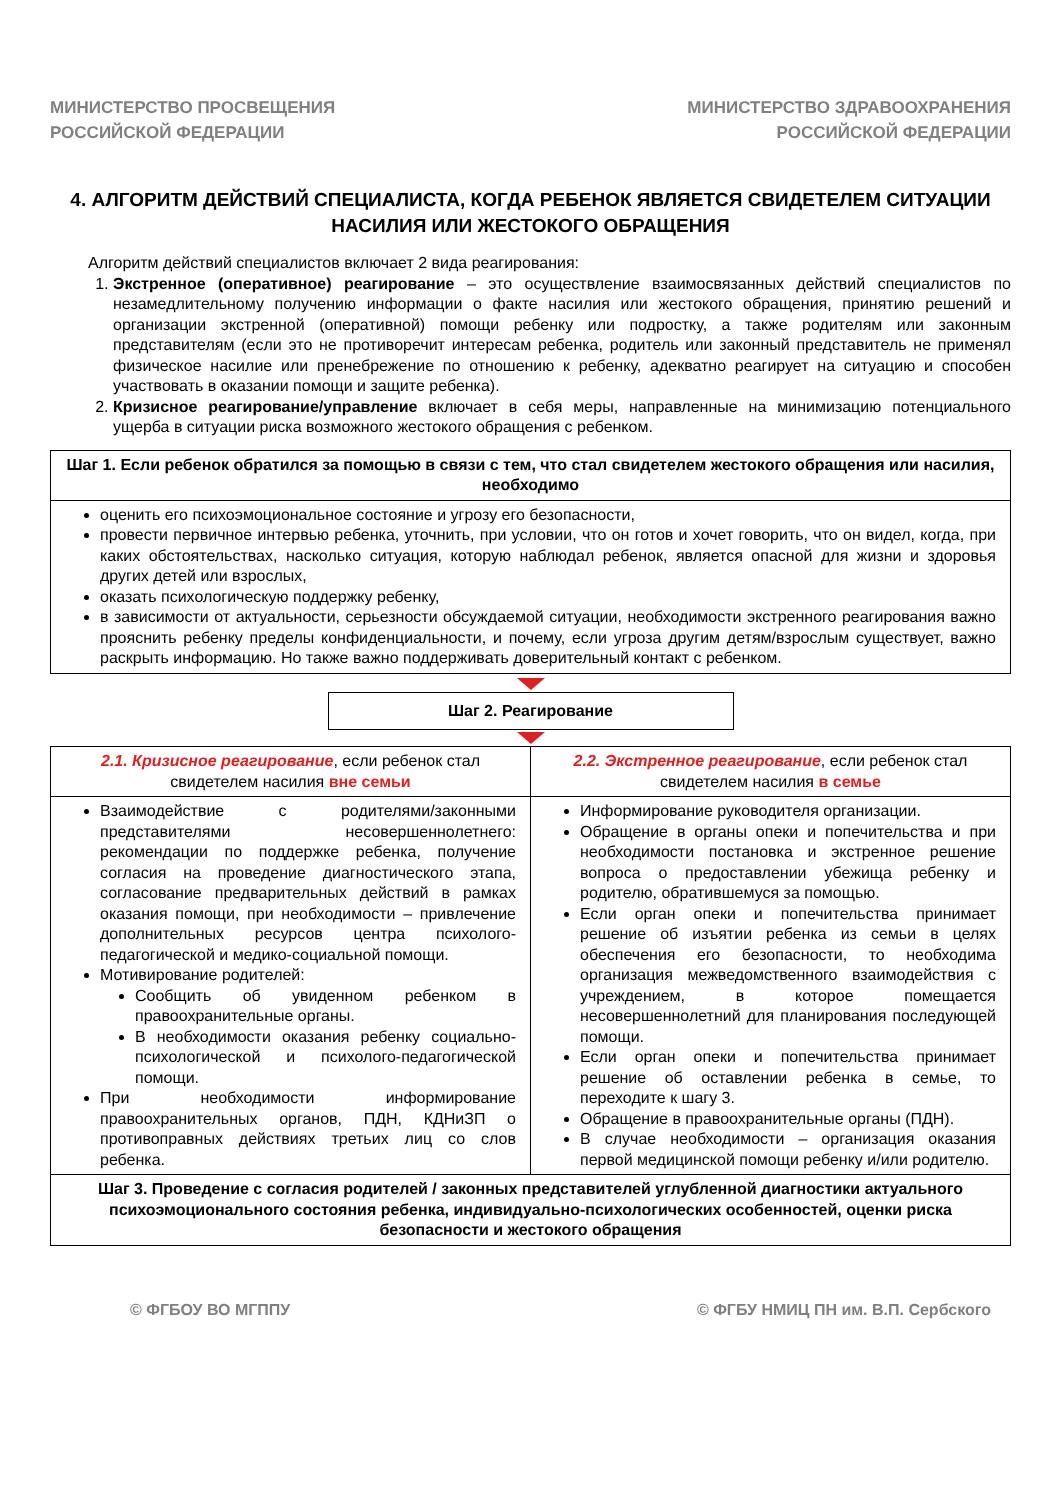МИНИСТЕРСТВО ПРОСВЕЩЕНИЯ
РОССИЙСКОЙ ФЕДЕРАЦИИ
МИНИСТЕРСТВО ЗДРАВООХРАНЕНИЯ
РОССИЙСКОЙ ФЕДЕРАЦИИ
4. АЛГОРИТМ ДЕЙСТВИЙ СПЕЦИАЛИСТА, КОГДА РЕБЕНОК ЯВЛЯЕТСЯ СВИДЕТЕЛЕМ СИТУАЦИИ НАСИЛИЯ ИЛИ ЖЕСТОКОГО ОБРАЩЕНИЯ
Алгоритм действий специалистов включает 2 вида реагирования:
1. Экстренное (оперативное) реагирование – это осуществление взаимосвязанных действий специалистов по незамедлительному получению информации о факте насилия или жестокого обращения, принятию решений и организации экстренной (оперативной) помощи ребенку или подростку, а также родителям или законным представителям (если это не противоречит интересам ребенка, родитель или законный представитель не применял физическое насилие или пренебрежение по отношению к ребенку, адекватно реагирует на ситуацию и способен участвовать в оказании помощи и защите ребенка).
2. Кризисное реагирование/управление включает в себя меры, направленные на минимизацию потенциального ущерба в ситуации риска возможного жестокого обращения с ребенком.
| Шаг 1. Если ребенок обратился за помощью в связи с тем, что стал свидетелем жестокого обращения или насилия, необходимо |
| оценить его психоэмоциональное состояние и угрозу его безопасности, провести первичное интервью ребенка, уточнить, при условии, что он готов и хочет говорить, что он видел, когда, при каких обстоятельствах, насколько ситуация, которую наблюдал ребенок, является опасной для жизни и здоровья других детей или взрослых, оказать психологическую поддержку ребенку, в зависимости от актуальности, серьезности обсуждаемой ситуации, необходимости экстренного реагирования важно прояснить ребенку пределы конфиденциальности, и почему, если угроза другим детям/взрослым существует, важно раскрыть информацию. Но также важно поддерживать доверительный контакт с ребенком. |
| Шаг 2. Реагирование |
| 2.1. Кризисное реагирование , если ребенок стал свидетелем насилия вне семьи | 2.2. Экстренное реагирование , если ребенок стал свидетелем насилия в семье |
| Взаимодействие с родителями/законными представителями несовершеннолетнего: рекомендации по поддержке ребенка, получение согласия на проведение диагностического этапа, согласование предварительных действий в рамках оказания помощи, при необходимости – привлечение дополнительных ресурсов центра психолого-педагогической и медико-социальной помощи. Мотивирование родителей: Сообщить об увиденном ребенком в правоохранительные органы. В необходимости оказания ребенку социально-психологической и психолого-педагогической помощи. При необходимости информирование правоохранительных органов, ПДН, КДНиЗП о противоправных действиях третьих лиц со слов ребенка. | Информирование руководителя организации. Обращение в органы опеки и попечительства и при необходимости постановка и экстренное решение вопроса о предоставлении убежища ребенку и родителю, обратившемуся за помощью. Если орган опеки и попечительства принимает решение об изъятии ребенка из семьи в целях обеспечения его безопасности, то необходима организация межведомственного взаимодействия с учреждением, в которое помещается несовершеннолетний для планирования последующей помощи. Если орган опеки и попечительства принимает решение об оставлении ребенка в семье, то переходите к шагу 3. Обращение в правоохранительные органы (ПДН). В случае необходимости – организация оказания первой медицинской помощи ребенку и/или родителю. |
| Шаг 3. Проведение с согласия родителей / законных представителей углубленной диагностики актуального психоэмоционального состояния ребенка, индивидуально-психологических особенностей, оценки риска безопасности и жестокого обращения | |
© ФГБОУ ВО МГППУ © ФГБУ НМИЦ ПН им. В.П. Сербского